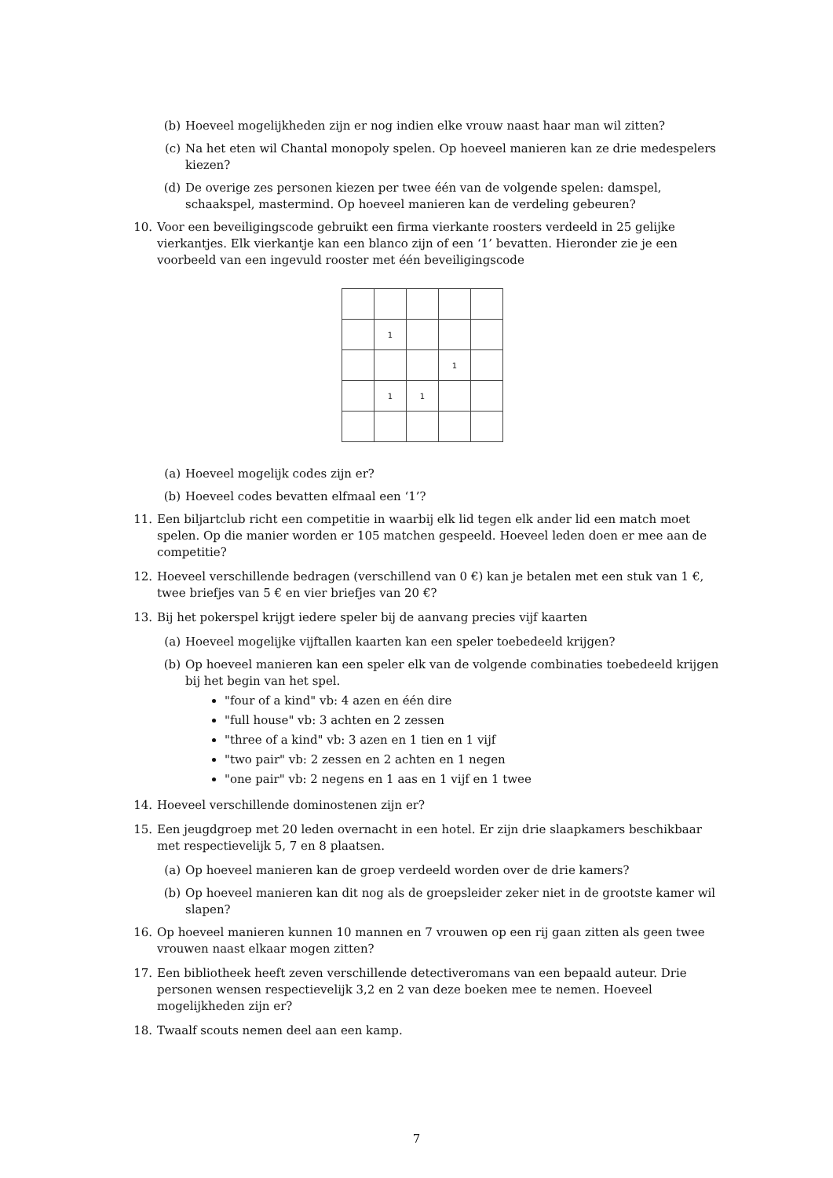(b) Hoeveel mogelijkheden zijn er nog indien elke vrouw naast haar man wil zitten?
(c) Na het eten wil Chantal monopoly spelen. Op hoeveel manieren kan ze drie medespelers kiezen?
(d) De overige zes personen kiezen per twee één van de volgende spelen: damspel, schaakspel, mastermind. Op hoeveel manieren kan de verdeling gebeuren?
10. Voor een beveiligingscode gebruikt een firma vierkante roosters verdeeld in 25 gelijke vierkantjes. Elk vierkantje kan een blanco zijn of een ‘1’ bevatten. Hieronder zie je een voorbeeld van een ingevuld rooster met één beveiligingscode
| | 1 | | | |
| | | | 1 | |
| | 1 | 1 | | |
(a) Hoeveel mogelijk codes zijn er?
(b) Hoeveel codes bevatten elfmaal een ‘1’?
11. Een biljartclub richt een competitie in waarbij elk lid tegen elk ander lid een match moet spelen. Op die manier worden er 105 matchen gespeeld. Hoeveel leden doen er mee aan de competitie?
12. Hoeveel verschillende bedragen (verschillend van 0 €) kan je betalen met een stuk van 1 €, twee briefjes van 5 € en vier briefjes van 20 €?
13. Bij het pokerspel krijgt iedere speler bij de aanvang precies vijf kaarten
(a) Hoeveel mogelijke vijftallen kaarten kan een speler toebedeeld krijgen?
(b) Op hoeveel manieren kan een speler elk van de volgende combinaties toebedeeld krijgen bij het begin van het spel.
"four of a kind" vb: 4 azen en één dire
"full house" vb: 3 achten en 2 zessen
"three of a kind" vb: 3 azen en 1 tien en 1 vijf
"two pair" vb: 2 zessen en 2 achten en 1 negen
"one pair" vb: 2 negens en 1 aas en 1 vijf en 1 twee
14. Hoeveel verschillende dominostenen zijn er?
15. Een jeugdgroep met 20 leden overnacht in een hotel. Er zijn drie slaapkamers beschikbaar met respectievelijk 5, 7 en 8 plaatsen.
(a) Op hoeveel manieren kan de groep verdeeld worden over de drie kamers?
(b) Op hoeveel manieren kan dit nog als de groepsleider zeker niet in de grootste kamer wil slapen?
16. Op hoeveel manieren kunnen 10 mannen en 7 vrouwen op een rij gaan zitten als geen twee vrouwen naast elkaar mogen zitten?
17. Een bibliotheek heeft zeven verschillende detectiveromans van een bepaald auteur. Drie personen wensen respectievelijk 3,2 en 2 van deze boeken mee te nemen. Hoeveel mogelijkheden zijn er?
18. Twaalf scouts nemen deel aan een kamp.
7